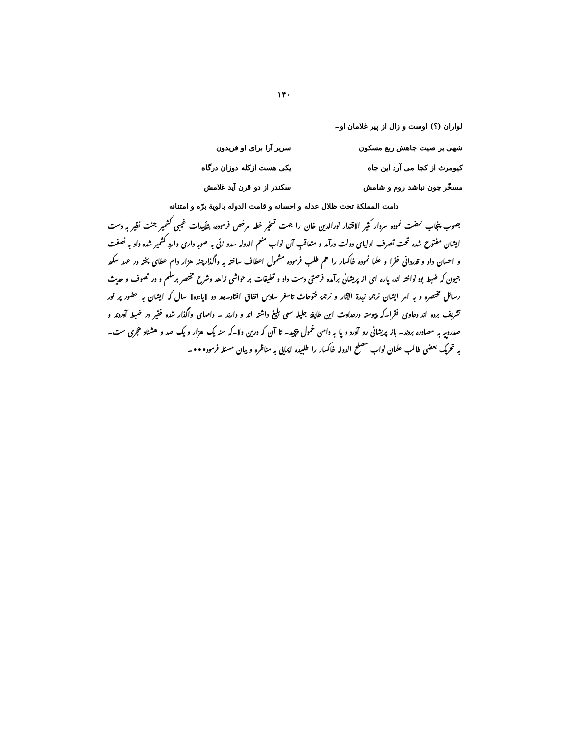۱۴۰
لواران (؟) اوست و زال از پیر غلامان او۔
شهی بر صیت جاهش ربع مسکون سریر آرا برای او فریدون
کیومرث از کجا می آرد این جاه یکی هست ازکله دوزان درگاه
مسخّر چون نباشد روم و شامش سکندر از دو قرن آید غلامش
دامت المملکة تحت ظلال عدله و احسانه و قامت الدوله بالویة برّه و امتنانه
بصوب پنجاب نهضت نموده سردار کثیر الاقتدار نورالدین خان را جهت تسخیر خطه مرخص فرموده، بتأییدات غیبی کشمیر جنت نظیر به دست ایشان مفتوح شده تحت تصرف اولیای دولت درآمد و متعاقبِ آن نواب منعم الدوله سدو زئی به صوبه داری واردِ کشمیر شده داد به نصفت و احسان داد و قدردانی فقرا و علما نموده خاکسار را هم طلب فرموده مشمول اعطاف ساخته به واگذارچند هزار دام عطای پخته در عهد سکھ جیون که ضبط بود نواخته اند، پاره ای از پریشانی برآمده فرصتی دست داد و تعلیقات بر حواشی زاهد وشرح مختصر برسلم و در تصوف و حدیث رسائل مختصره و به امر ایشان ترجمۂ زبدة الآثار و ترجمۂ فتوحات تاسفر سادس اتفاق افتاد۔بعد دو [یا:ده] سال که ایشان به حضور پر نور تشریف برده اند دعاوی فقرا۔که پیوسته درعداوت این طایفۂ جلیله سعی بلیغ داشته اند و دارند ۔ دامهای واگذار شده فقیر در ضبط آوردند و صدروپیه به مصادره بردند۔ باز پریشانی رو آورد و پا به دامن خمول پیچید۔ تا آن که درین ولا۔که سنه یک هزار و یک صد و هشتاد هجری ست۔ به تحریک بعضی طالب علمان نواب مصلح الدوله خاکسار را طلبیده ایمایی به مناظره و بیان مسئله فرمود•••۔
-----------